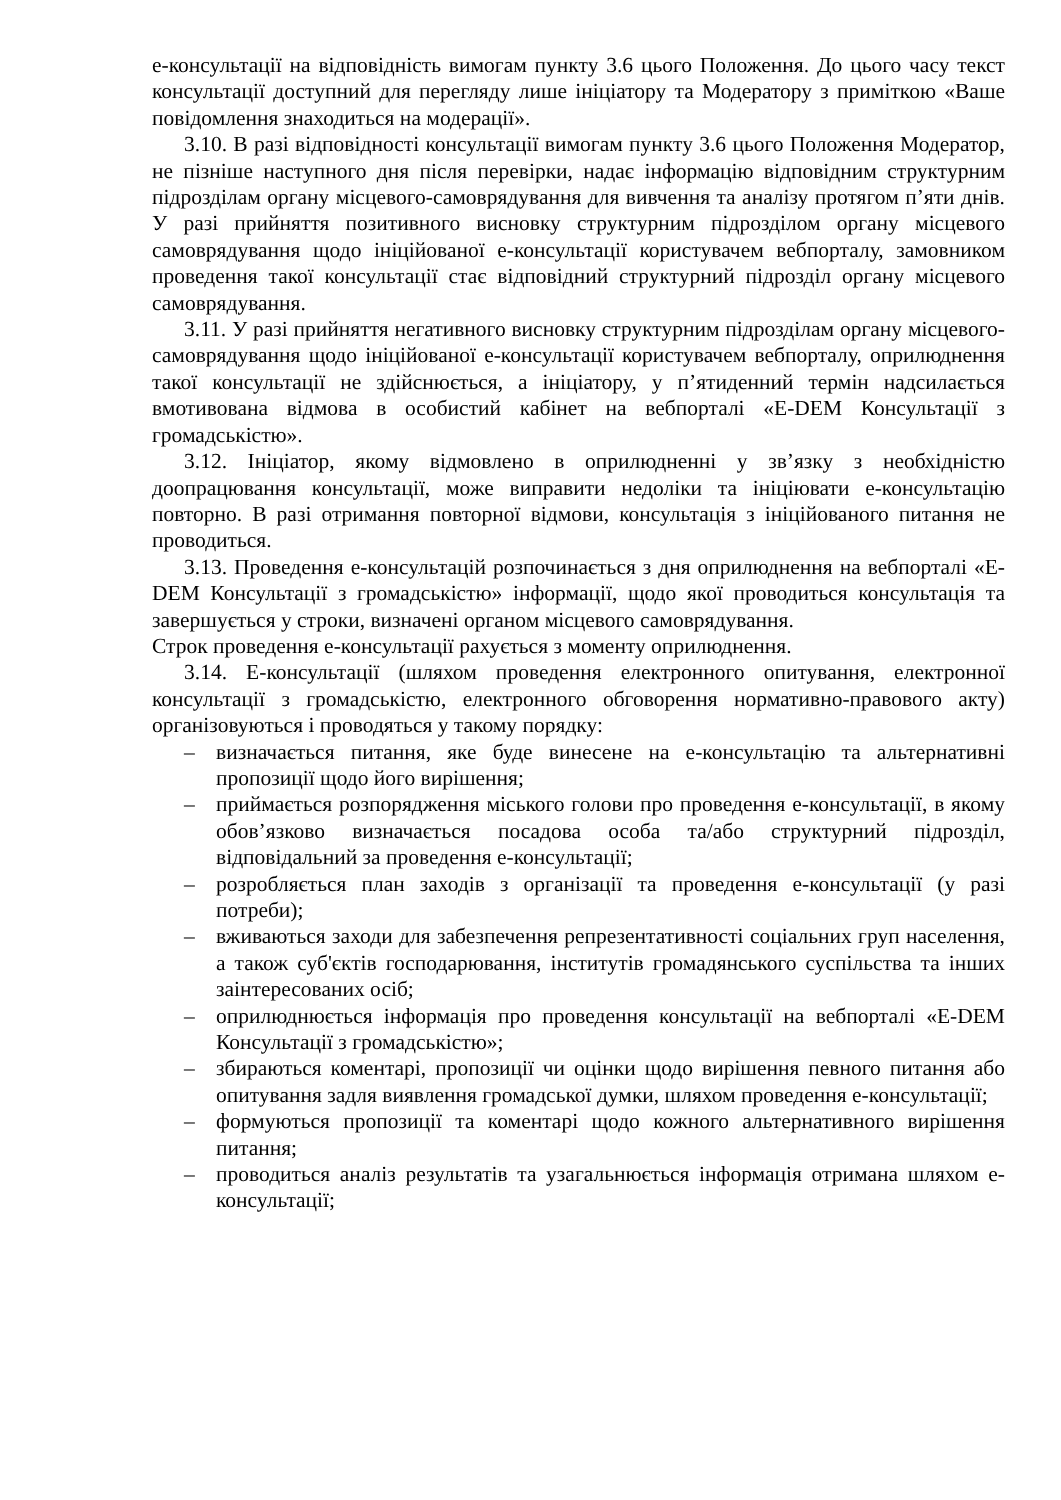е-консультації на відповідність вимогам пункту 3.6 цього Положення. До цього часу текст консультації доступний для перегляду лише ініціатору та Модератору з приміткою «Ваше повідомлення знаходиться на модерації».
3.10. В разі відповідності консультації вимогам пункту 3.6 цього Положення Модератор, не пізніше наступного дня після перевірки, надає інформацію відповідним структурним підрозділам органу місцевого-самоврядування для вивчення та аналізу протягом п’яти днів. У разі прийняття позитивного висновку структурним підрозділом органу місцевого самоврядування щодо ініційованої е-консультації користувачем вебпорталу, замовником проведення такої консультації стає відповідний структурний підрозділ органу місцевого самоврядування.
3.11. У разі прийняття негативного висновку структурним підрозділам органу місцевого-самоврядування щодо ініційованої е-консультації користувачем вебпорталу, оприлюднення такої консультації не здійснюється, а ініціатору, у п’ятиденний термін надсилається вмотивована відмова в особистий кабінет на вебпорталі «E-DEM Консультації з громадськістю».
3.12. Ініціатор, якому відмовлено в оприлюдненні у зв’язку з необхідністю доопрацювання консультації, може виправити недоліки та ініціювати е-консультацію повторно. В разі отримання повторної відмови, консультація з ініційованого питання не проводиться.
3.13. Проведення е-консультацій розпочинається з дня оприлюднення на вебпорталі «E-DEM Консультації з громадськістю» інформації, щодо якої проводиться консультація та завершується у строки, визначені органом місцевого самоврядування.
Строк проведення е-консультації рахується з моменту оприлюднення.
3.14. Е-консультації (шляхом проведення електронного опитування, електронної консультації з громадськістю, електронного обговорення нормативно-правового акту) організовуються і проводяться у такому порядку:
– визначається питання, яке буде винесене на е-консультацію та альтернативні пропозиції щодо його вирішення;
– приймається розпорядження міського голови про проведення е-консультації, в якому обов’язково визначається посадова особа та/або структурний підрозділ, відповідальний за проведення е-консультації;
– розробляється план заходів з організації та проведення е-консультації (у разі потреби);
– вживаються заходи для забезпечення репрезентативності соціальних груп населення, а також суб'єктів господарювання, інститутів громадянського суспільства та інших заінтересованих осіб;
– оприлюднюється інформація про проведення консультації на вебпорталі «E-DEM Консультації з громадськістю»;
– збираються коментарі, пропозиції чи оцінки щодо вирішення певного питання або опитування задля виявлення громадської думки, шляхом проведення е-консультації;
– формуються пропозиції та коментарі щодо кожного альтернативного вирішення питання;
– проводиться аналіз результатів та узагальнюється інформація отримана шляхом е-консультації;